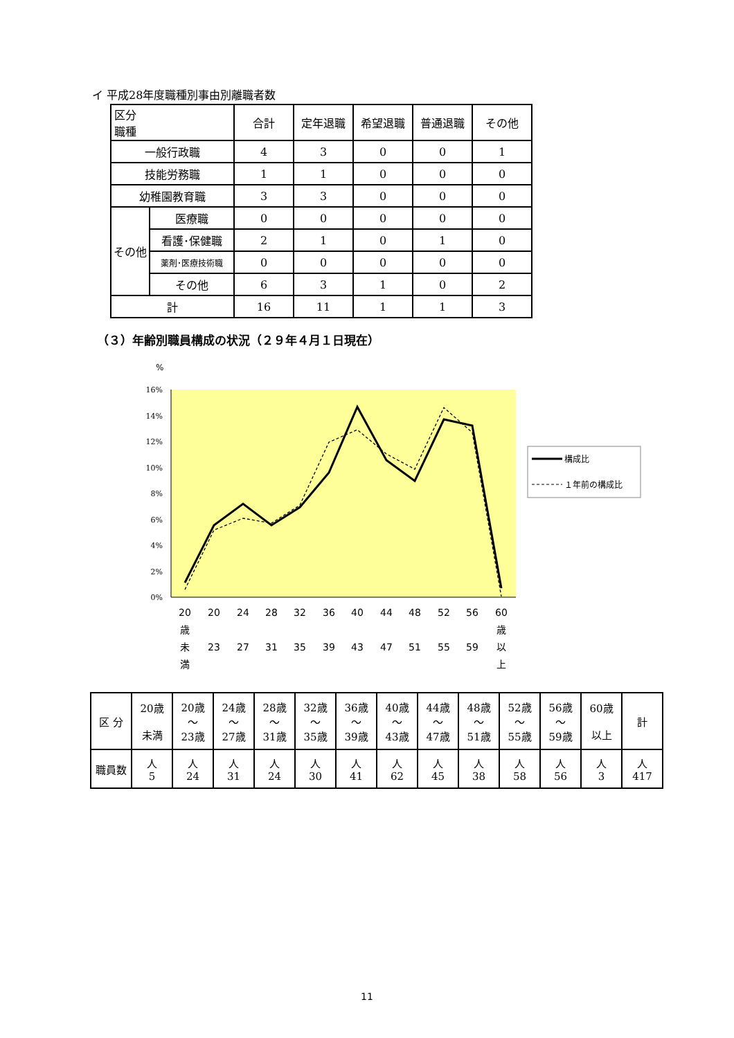イ 平成28年度職種別事由別離職者数
| 区分 職種 | | 合計 | 定年退職 | 希望退職 | 普通退職 | その他 |
| --- | --- | --- | --- | --- | --- | --- |
| 一般行政職 | | 4 | 3 | 0 | 0 | 1 |
| 技能労務職 | | 1 | 1 | 0 | 0 | 0 |
| 幼稚園教育職 | | 3 | 3 | 0 | 0 | 0 |
| その他 | 医療職 | 0 | 0 | 0 | 0 | 0 |
| | 看護･保健職 | 2 | 1 | 0 | 1 | 0 |
| | 薬剤･医療技術職 | 0 | 0 | 0 | 0 | 0 |
| | その他 | 6 | 3 | 1 | 0 | 2 |
| 計 | | 16 | 11 | 1 | 1 | 3 |
（３）年齢別職員構成の状況（２９年４月１日現在）
%
16%
14%
12%
10%
8%
6%
4%
2%
0%
20
20
24
28
32
36
40
44
48
52
56
60
歳
歳
未
23
27
31
35
39
43
47
51
55
59
以
満
上
構成比
１年前の構成比
| 区 分 | 20歳 未満 | 20歳 ～ 23歳 | 24歳 ～ 27歳 | 28歳 ～ 31歳 | 32歳 ～ 35歳 | 36歳 ～ 39歳 | 40歳 ～ 43歳 | 44歳 ～ 47歳 | 48歳 ～ 51歳 | 52歳 ～ 55歳 | 56歳 ～ 59歳 | 60歳 以上 | 計 |
| --- | --- | --- | --- | --- | --- | --- | --- | --- | --- | --- | --- | --- | --- |
| 職員数 | 人 5 | 人 24 | 人 31 | 人 24 | 人 30 | 人 41 | 人 62 | 人 45 | 人 38 | 人 58 | 人 56 | 人 3 | 人 417 |
11